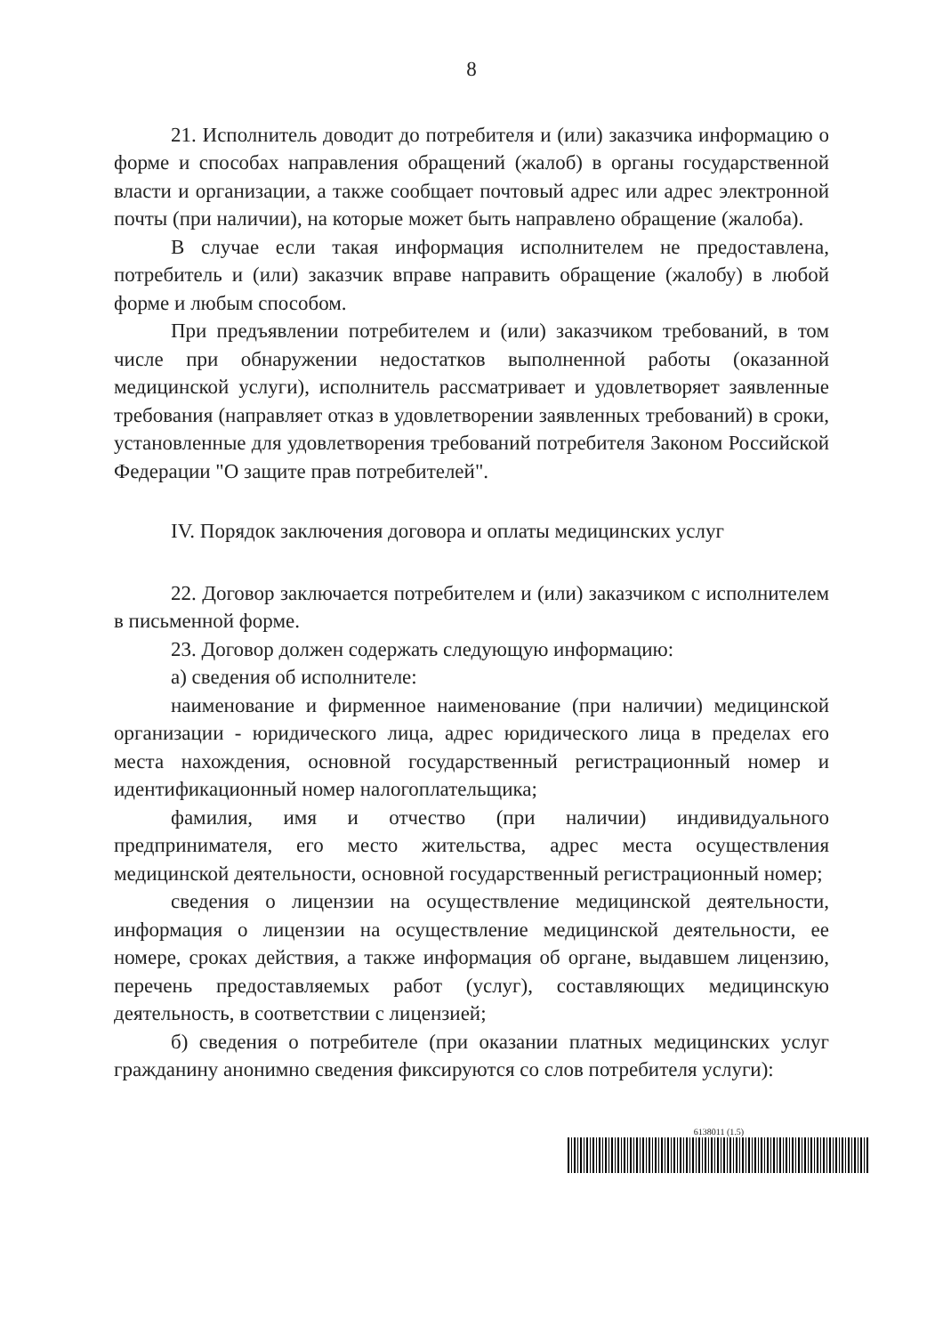8
21. Исполнитель доводит до потребителя и (или) заказчика информацию о форме и способах направления обращений (жалоб) в органы государственной власти и организации, а также сообщает почтовый адрес или адрес электронной почты (при наличии), на которые может быть направлено обращение (жалоба).
В случае если такая информация исполнителем не предоставлена, потребитель и (или) заказчик вправе направить обращение (жалобу) в любой форме и любым способом.
При предъявлении потребителем и (или) заказчиком требований, в том числе при обнаружении недостатков выполненной работы (оказанной медицинской услуги), исполнитель рассматривает и удовлетворяет заявленные требования (направляет отказ в удовлетворении заявленных требований) в сроки, установленные для удовлетворения требований потребителя Законом Российской Федерации "О защите прав потребителей".
IV. Порядок заключения договора и оплаты медицинских услуг
22. Договор заключается потребителем и (или) заказчиком с исполнителем в письменной форме.
23. Договор должен содержать следующую информацию:
а) сведения об исполнителе:
наименование и фирменное наименование (при наличии) медицинской организации - юридического лица, адрес юридического лица в пределах его места нахождения, основной государственный регистрационный номер и идентификационный номер налогоплательщика;
фамилия, имя и отчество (при наличии) индивидуального предпринимателя, его место жительства, адрес места осуществления медицинской деятельности, основной государственный регистрационный номер;
сведения о лицензии на осуществление медицинской деятельности, информация о лицензии на осуществление медицинской деятельности, ее номере, сроках действия, а также информация об органе, выдавшем лицензию, перечень предоставляемых работ (услуг), составляющих медицинскую деятельность, в соответствии с лицензией;
б) сведения о потребителе (при оказании платных медицинских услуг гражданину анонимно сведения фиксируются со слов потребителя услуги):
6138011 (1.5)